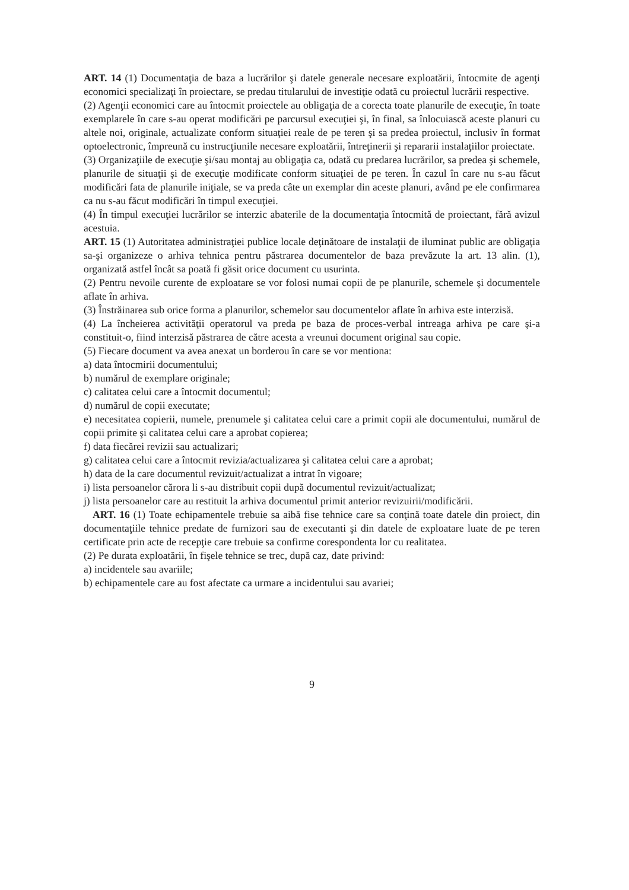ART. 14 (1) Documentaţia de baza a lucrărilor şi datele generale necesare exploatării, întocmite de agenţi economici specializaţi în proiectare, se predau titularului de investiţie odată cu proiectul lucrării respective.
(2) Agenţii economici care au întocmit proiectele au obligaţia de a corecta toate planurile de execuţie, în toate exemplarele în care s-au operat modificări pe parcursul execuţiei şi, în final, sa înlocuiască aceste planuri cu altele noi, originale, actualizate conform situaţiei reale de pe teren şi sa predea proiectul, inclusiv în format optoelectronic, împreună cu instrucţiunile necesare exploatării, întreţinerii şi repararii instalaţiilor proiectate.
(3) Organizaţiile de execuţie şi/sau montaj au obligaţia ca, odată cu predarea lucrărilor, sa predea şi schemele, planurile de situaţii şi de execuţie modificate conform situaţiei de pe teren. În cazul în care nu s-au făcut modificări fata de planurile iniţiale, se va preda câte un exemplar din aceste planuri, având pe ele confirmarea ca nu s-au făcut modificări în timpul execuţiei.
(4) În timpul execuţiei lucrărilor se interzic abaterile de la documentaţia întocmită de proiectant, fără avizul acestuia.
ART. 15 (1) Autoritatea administraţiei publice locale deţinătoare de instalaţii de iluminat public are obligaţia sa-şi organizeze o arhiva tehnica pentru păstrarea documentelor de baza prevăzute la art. 13 alin. (1), organizată astfel încât sa poată fi găsit orice document cu usurinta.
(2) Pentru nevoile curente de exploatare se vor folosi numai copii de pe planurile, schemele şi documentele aflate în arhiva.
(3) Înstrăinarea sub orice forma a planurilor, schemelor sau documentelor aflate în arhiva este interzisă.
(4) La încheierea activităţii operatorul va preda pe baza de proces-verbal intreaga arhiva pe care şi-a constituit-o, fiind interzisă păstrarea de către acesta a vreunui document original sau copie.
(5) Fiecare document va avea anexat un borderou în care se vor mentiona:
a) data întocmirii documentului;
b) numărul de exemplare originale;
c) calitatea celui care a întocmit documentul;
d) numărul de copii executate;
e) necesitatea copierii, numele, prenumele şi calitatea celui care a primit copii ale documentului, numărul de copii primite şi calitatea celui care a aprobat copierea;
f) data fiecărei revizii sau actualizari;
g) calitatea celui care a întocmit revizia/actualizarea şi calitatea celui care a aprobat;
h) data de la care documentul revizuit/actualizat a intrat în vigoare;
i) lista persoanelor cărora li s-au distribuit copii după documentul revizuit/actualizat;
j) lista persoanelor care au restituit la arhiva documentul primit anterior revizuirii/modificării.
ART. 16 (1) Toate echipamentele trebuie sa aibă fise tehnice care sa conţină toate datele din proiect, din documentaţiile tehnice predate de furnizori sau de executanti şi din datele de exploatare luate de pe teren certificate prin acte de recepţie care trebuie sa confirme corespondenta lor cu realitatea.
(2) Pe durata exploatării, în fişele tehnice se trec, după caz, date privind:
a) incidentele sau avariile;
b) echipamentele care au fost afectate ca urmare a incidentului sau avariei;
9